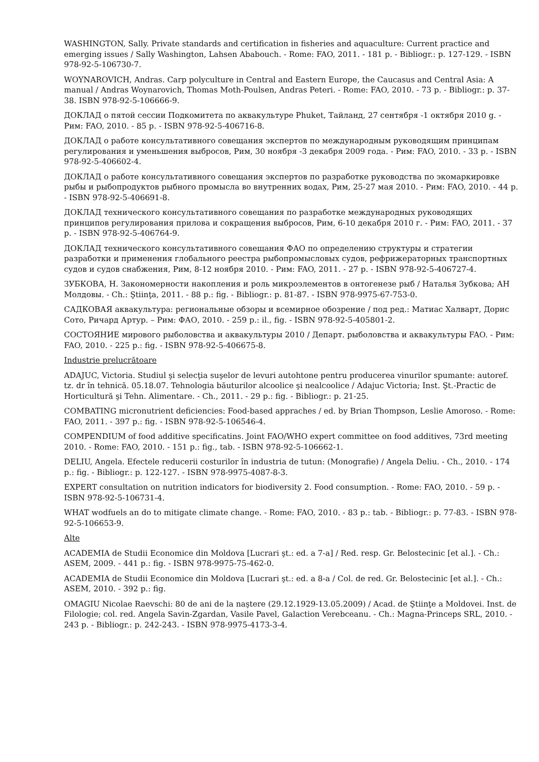WASHINGTON, Sally. Private standards and certification in fisheries and aquaculture: Current practice and emerging issues / Sally Washington, Lahsen Ababouch. - Rome: FAO, 2011. - 181 p. - Bibliogr.: p. 127-129. - ISBN 978-92-5-106730-7.
WOYNAROVICH, Andras. Carp polyculture in Central and Eastern Europe, the Caucasus and Central Asia: A manual / Andras Woynarovich, Thomas Moth-Poulsen, Andras Peteri. - Rome: FAO, 2010. - 73 p. - Bibliogr.: p. 37-38. ISBN 978-92-5-106666-9.
ДОКЛАД о пятой сессии Подкомитета по аквакультуре Phuket, Тайланд, 27 сентября -1 октября 2010 g. - Рим: FAO, 2010. - 85 p. - ISBN 978-92-5-406716-8.
ДОКЛАД о работе консультативного совещания экспертов по международным руководящим принципам регулирования и уменьшения выбросов, Рим, 30 ноября -3 декабря 2009 года. - Рим: FAO, 2010. - 33 p. - ISBN 978-92-5-406602-4.
ДОКЛАД о работе консультативного совещания экспертов по разработке руководства по экомаркировке рыбы и рыбопродуктов рыбного промысла во внутренних водах, Рим, 25-27 мая 2010. - Рим: FAO, 2010. - 44 p. - ISBN 978-92-5-406691-8.
ДОКЛАД технического консультативного совещания по разработке международных руководящих принципов регулирования прилова и сокращения выбросов, Рим, 6-10 декабря 2010 г. - Рим: FAO, 2011. - 37 p. - ISBN 978-92-5-406764-9.
ДОКЛАД технического консультативного совещания ФАО по определению структуры и стратегии разработки и применения глобального реестра рыбопромысловых судов, рефрижераторных транспортных судов и судов снабжения, Рим, 8-12 ноября 2010. - Рим: FAO, 2011. - 27 p. - ISBN 978-92-5-406727-4.
ЗУБКОВА, Н. Закономерности накопления и роль микроэлементов в онтогенезе рыб / Наталья Зубкова; АН Молдовы. - Ch.: Ştiinţa, 2011. - 88 p.: fig. - Bibliogr.: p. 81-87. - ISBN 978-9975-67-753-0.
САДКОВАЯ аквакультура: региональные обзоры и всемирное обозрение / под ред.: Матиас Халварт, Дорис Сото, Ричард Артур. – Рим: ФАО, 2010. - 259 p.: il., fig. - ISBN 978-92-5-405801-2.
СОСТОЯНИЕ мирового рыболовства и аквакультуры 2010 / Департ. рыболовства и аквакультуры FAO. - Рим: FAO, 2010. - 225 p.: fig. - ISBN 978-92-5-406675-8.
Industrie prelucrătoare
ADAJUC, Victoria. Studiul şi selecţia suşelor de levuri autohtone pentru producerea vinurilor spumante: autoref. tz. dr în tehnică. 05.18.07. Tehnologia băuturilor alcoolice şi nealcoolice / Adajuc Victoria; Inst. Şt.-Practic de Horticultură şi Tehn. Alimentare. - Ch., 2011. - 29 p.: fig. - Bibliogr.: p. 21-25.
COMBATING micronutrient deficiencies: Food-based appraches / ed. by Brian Thompson, Leslie Amoroso. - Rome: FAO, 2011. - 397 p.: fig. - ISBN 978-92-5-106546-4.
COMPENDIUM of food additive specificatins. Joint FAO/WHO expert committee on food additives, 73rd meeting 2010. - Rome: FAO, 2010. - 151 p.: fig., tab. - ISBN 978-92-5-106662-1.
DELIU, Angela. Efectele reducerii costurilor în industria de tutun: (Monografie) / Angela Deliu. - Ch., 2010. - 174 p.: fig. - Bibliogr.: p. 122-127. - ISBN 978-9975-4087-8-3.
EXPERT consultation on nutrition indicators for biodiversity 2. Food consumption. - Rome: FAO, 2010. - 59 p. - ISBN 978-92-5-106731-4.
WHAT wodfuels an do to mitigate climate change. - Rome: FAO, 2010. - 83 p.: tab. - Bibliogr.: p. 77-83. - ISBN 978-92-5-106653-9.
Alte
ACADEMIA de Studii Economice din Moldova [Lucrari şt.: ed. a 7-a] / Red. resp. Gr. Belostecinic [et al.]. - Ch.: ASEM, 2009. - 441 p.: fig. - ISBN 978-9975-75-462-0.
ACADEMIA de Studii Economice din Moldova [Lucrari şt.: ed. a 8-a / Col. de red. Gr. Belostecinic [et al.]. - Ch.: ASEM, 2010. - 392 p.: fig.
OMAGIU Nicolae Raevschi: 80 de ani de la naştere (29.12.1929-13.05.2009) / Acad. de Ştiinţe a Moldovei. Inst. de Filologie; col. red. Angela Savin-Zgardan, Vasile Pavel, Galaction Verebceanu. - Ch.: Magna-Princeps SRL, 2010. - 243 p. - Bibliogr.: p. 242-243. - ISBN 978-9975-4173-3-4.